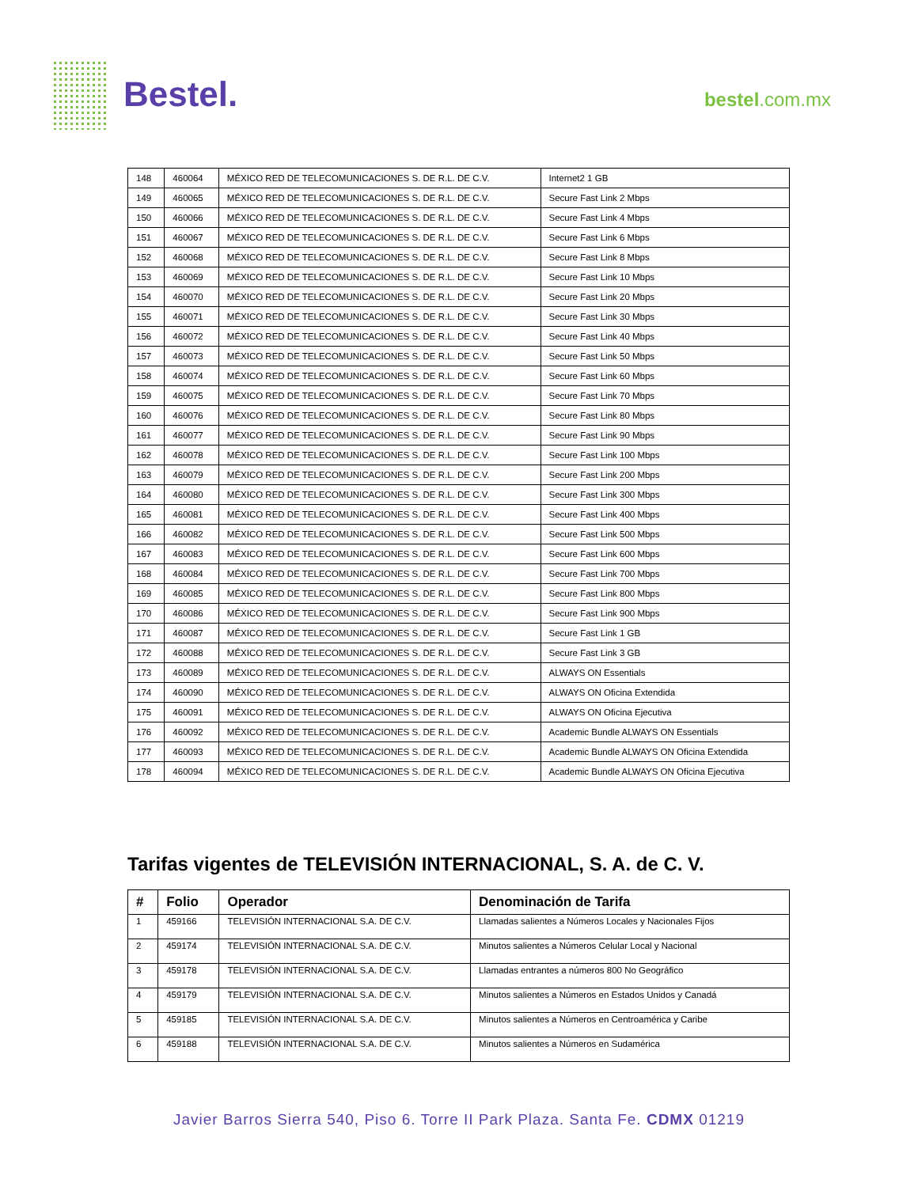Bestel. bestel.com.mx
| 148 | 460064 | MÉXICO RED DE TELECOMUNICACIONES S. DE R.L. DE C.V. | Internet2 1 GB |
| 149 | 460065 | MÉXICO RED DE TELECOMUNICACIONES S. DE R.L. DE C.V. | Secure Fast Link 2 Mbps |
| 150 | 460066 | MÉXICO RED DE TELECOMUNICACIONES S. DE R.L. DE C.V. | Secure Fast Link 4 Mbps |
| 151 | 460067 | MÉXICO RED DE TELECOMUNICACIONES S. DE R.L. DE C.V. | Secure Fast Link 6 Mbps |
| 152 | 460068 | MÉXICO RED DE TELECOMUNICACIONES S. DE R.L. DE C.V. | Secure Fast Link 8 Mbps |
| 153 | 460069 | MÉXICO RED DE TELECOMUNICACIONES S. DE R.L. DE C.V. | Secure Fast Link 10 Mbps |
| 154 | 460070 | MÉXICO RED DE TELECOMUNICACIONES S. DE R.L. DE C.V. | Secure Fast Link 20 Mbps |
| 155 | 460071 | MÉXICO RED DE TELECOMUNICACIONES S. DE R.L. DE C.V. | Secure Fast Link 30 Mbps |
| 156 | 460072 | MÉXICO RED DE TELECOMUNICACIONES S. DE R.L. DE C.V. | Secure Fast Link 40 Mbps |
| 157 | 460073 | MÉXICO RED DE TELECOMUNICACIONES S. DE R.L. DE C.V. | Secure Fast Link 50 Mbps |
| 158 | 460074 | MÉXICO RED DE TELECOMUNICACIONES S. DE R.L. DE C.V. | Secure Fast Link 60 Mbps |
| 159 | 460075 | MÉXICO RED DE TELECOMUNICACIONES S. DE R.L. DE C.V. | Secure Fast Link 70 Mbps |
| 160 | 460076 | MÉXICO RED DE TELECOMUNICACIONES S. DE R.L. DE C.V. | Secure Fast Link 80 Mbps |
| 161 | 460077 | MÉXICO RED DE TELECOMUNICACIONES S. DE R.L. DE C.V. | Secure Fast Link 90 Mbps |
| 162 | 460078 | MÉXICO RED DE TELECOMUNICACIONES S. DE R.L. DE C.V. | Secure Fast Link 100 Mbps |
| 163 | 460079 | MÉXICO RED DE TELECOMUNICACIONES S. DE R.L. DE C.V. | Secure Fast Link 200 Mbps |
| 164 | 460080 | MÉXICO RED DE TELECOMUNICACIONES S. DE R.L. DE C.V. | Secure Fast Link 300 Mbps |
| 165 | 460081 | MÉXICO RED DE TELECOMUNICACIONES S. DE R.L. DE C.V. | Secure Fast Link 400 Mbps |
| 166 | 460082 | MÉXICO RED DE TELECOMUNICACIONES S. DE R.L. DE C.V. | Secure Fast Link 500 Mbps |
| 167 | 460083 | MÉXICO RED DE TELECOMUNICACIONES S. DE R.L. DE C.V. | Secure Fast Link 600 Mbps |
| 168 | 460084 | MÉXICO RED DE TELECOMUNICACIONES S. DE R.L. DE C.V. | Secure Fast Link 700 Mbps |
| 169 | 460085 | MÉXICO RED DE TELECOMUNICACIONES S. DE R.L. DE C.V. | Secure Fast Link 800 Mbps |
| 170 | 460086 | MÉXICO RED DE TELECOMUNICACIONES S. DE R.L. DE C.V. | Secure Fast Link 900 Mbps |
| 171 | 460087 | MÉXICO RED DE TELECOMUNICACIONES S. DE R.L. DE C.V. | Secure Fast Link 1 GB |
| 172 | 460088 | MÉXICO RED DE TELECOMUNICACIONES S. DE R.L. DE C.V. | Secure Fast Link 3 GB |
| 173 | 460089 | MÉXICO RED DE TELECOMUNICACIONES S. DE R.L. DE C.V. | ALWAYS ON Essentials |
| 174 | 460090 | MÉXICO RED DE TELECOMUNICACIONES S. DE R.L. DE C.V. | ALWAYS ON Oficina Extendida |
| 175 | 460091 | MÉXICO RED DE TELECOMUNICACIONES S. DE R.L. DE C.V. | ALWAYS ON Oficina Ejecutiva |
| 176 | 460092 | MÉXICO RED DE TELECOMUNICACIONES S. DE R.L. DE C.V. | Academic Bundle ALWAYS ON Essentials |
| 177 | 460093 | MÉXICO RED DE TELECOMUNICACIONES S. DE R.L. DE C.V. | Academic Bundle ALWAYS ON Oficina Extendida |
| 178 | 460094 | MÉXICO RED DE TELECOMUNICACIONES S. DE R.L. DE C.V. | Academic Bundle ALWAYS ON Oficina Ejecutiva |
Tarifas vigentes de TELEVISIÓN INTERNACIONAL, S. A. de C. V.
| # | Folio | Operador | Denominación de Tarifa |
| --- | --- | --- | --- |
| 1 | 459166 | TELEVISIÓN INTERNACIONAL S.A. DE C.V. | Llamadas salientes a Números Locales y Nacionales Fijos |
| 2 | 459174 | TELEVISIÓN INTERNACIONAL S.A. DE C.V. | Minutos salientes a Números Celular Local y Nacional |
| 3 | 459178 | TELEVISIÓN INTERNACIONAL S.A. DE C.V. | Llamadas entrantes a números 800 No Geográfico |
| 4 | 459179 | TELEVISIÓN INTERNACIONAL S.A. DE C.V. | Minutos salientes a Números en Estados Unidos y Canadá |
| 5 | 459185 | TELEVISIÓN INTERNACIONAL S.A. DE C.V. | Minutos salientes a Números en Centroamérica y Caribe |
| 6 | 459188 | TELEVISIÓN INTERNACIONAL S.A. DE C.V. | Minutos salientes a Números en Sudamérica |
Javier Barros Sierra 540, Piso 6. Torre II Park Plaza. Santa Fe. CDMX 01219